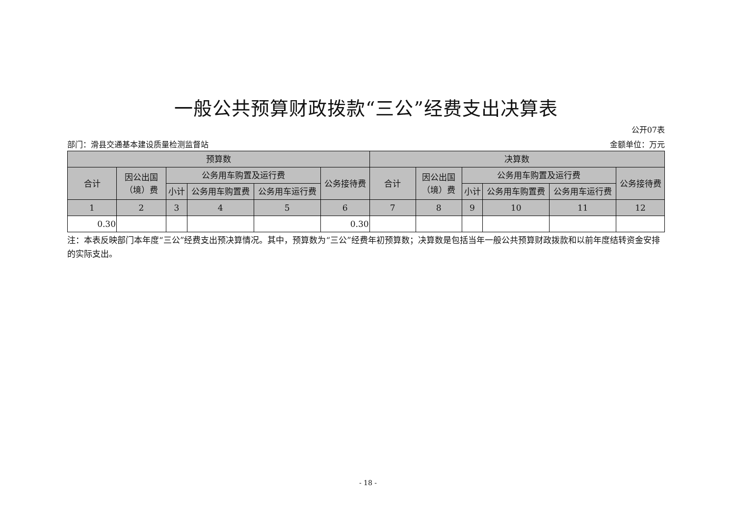一般公共预算财政拨款“三公”经费支出决算表
公开07表
部门：滑县交通基本建设质量检测监督站 金额单位：万元
| 预算数 | | | | | | 决算数 | | | | | |
| --- | --- | --- | --- | --- | --- | --- | --- | --- | --- | --- | --- |
| 合计 | 因公出国（境）费 | 公务用车购置及运行费 | | | 公务接待费 | 合计 | 因公出国（境）费 | 公务用车购置及运行费 | | | 公务接待费 |
| | | 小计 | 公务用车购置费 | 公务用车运行费 | | | | 小计 | 公务用车购置费 | 公务用车运行费 | |
| 1 | 2 | 3 | 4 | 5 | 6 | 7 | 8 | 9 | 10 | 11 | 12 |
| 0.30 | | | | | 0.30 | | | | | | |
注：本表反映部门本年度“三公”经费支出预决算情况。其中，预算数为“三公”经费年初预算数；决算数是包括当年一般公共预算财政拨款和以前年度结转资金安排的实际支出。
- 18 -